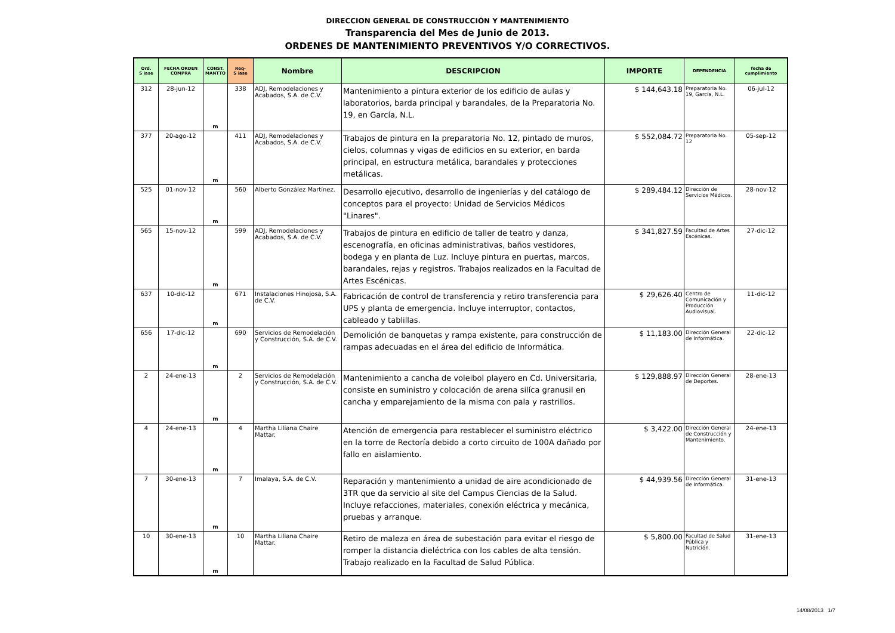DIRECCION GENERAL DE CONSTRUCCIÓN Y MANTENIMIENTO
Transparencia del Mes de Junio de 2013.
ORDENES DE MANTENIMIENTO PREVENTIVOS Y/O CORRECTIVOS.
| Ord. S iase | FECHA ORDEN COMPRA | CONST. MANTTO | Req- S iase | Nombre | DESCRIPCION | IMPORTE | DEPENDENCIA | fecha de cumplimiento |
| --- | --- | --- | --- | --- | --- | --- | --- | --- |
| 312 | 28-jun-12 | m | 338 | ADJ, Remodelaciones y Acabados, S.A. de C.V. | Mantenimiento a pintura exterior de los edificio de aulas y laboratorios, barda principal y barandales, de la Preparatoria No. 19, en García, N.L. | $ 144,643.18 | Preparatoria No. 19, García, N.L. | 06-jul-12 |
| 377 | 20-ago-12 | m | 411 | ADJ, Remodelaciones y Acabados, S.A. de C.V. | Trabajos de pintura en la preparatoria No. 12, pintado de muros, cielos, columnas y vigas de edificios en su exterior, en barda principal, en estructura metálica, barandales y protecciones metálicas. | $ 552,084.72 | Preparatoria No. 12 | 05-sep-12 |
| 525 | 01-nov-12 | m | 560 | Alberto González Martínez. | Desarrollo ejecutivo, desarrollo de ingenierías y del catálogo de conceptos para el proyecto: Unidad de Servicios Médicos "Linares". | $ 289,484.12 | Dirección de Servicios Médicos. | 28-nov-12 |
| 565 | 15-nov-12 | m | 599 | ADJ, Remodelaciones y Acabados, S.A. de C.V. | Trabajos de pintura en edificio de taller de teatro y danza, escenografía, en oficinas administrativas, baños vestidores, bodega y en planta de Luz. Incluye pintura en puertas, marcos, barandales, rejas y registros. Trabajos realizados en la Facultad de Artes Escénicas. | $ 341,827.59 | Facultad de Artes Escénicas. | 27-dic-12 |
| 637 | 10-dic-12 | m | 671 | Instalaciones Hinojosa, S.A. de C.V. | Fabricación de control de transferencia y retiro transferencia para UPS y planta de emergencia. Incluye interruptor, contactos, cableado y tablillas. | $ 29,626.40 | Centro de Comunicación y Producción Audiovisual. | 11-dic-12 |
| 656 | 17-dic-12 | m | 690 | Servicios de Remodelación y Construcción, S.A. de C.V. | Demolición de banquetas y rampa existente, para construcción de rampas adecuadas en el área del edificio de Informática. | $ 11,183.00 | Dirección General de Informática. | 22-dic-12 |
| 2 | 24-ene-13 | m | 2 | Servicios de Remodelación y Construcción, S.A. de C.V. | Mantenimiento a cancha de voleibol playero en Cd. Universitaria, consiste en suministro y colocación de arena silíca granusil en cancha y emparejamiento de la misma con pala y rastrillos. | $ 129,888.97 | Dirección General de Deportes. | 28-ene-13 |
| 4 | 24-ene-13 | m | 4 | Martha Liliana Chaire Mattar. | Atención de emergencia para restablecer el suministro eléctrico en la torre de Rectoría debido a corto circuito de 100A dañado por fallo en aislamiento. | $ 3,422.00 | Dirección General de Construcción y Mantenimiento. | 24-ene-13 |
| 7 | 30-ene-13 | m | 7 | Imalaya, S.A. de C.V. | Reparación y mantenimiento a unidad de aire acondicionado de 3TR que da servicio al site del Campus Ciencias de la Salud. Incluye refacciones, materiales, conexión eléctrica y mecánica, pruebas y arranque. | $ 44,939.56 | Dirección General de Informática. | 31-ene-13 |
| 10 | 30-ene-13 | m | 10 | Martha Liliana Chaire Mattar. | Retiro de maleza en área de subestación para evitar el riesgo de romper la distancia dieléctrica con los cables de alta tensión. Trabajo realizado en la Facultad de Salud Pública. | $ 5,800.00 | Facultad de Salud Pública y Nutrición. | 31-ene-13 |
14/08/2013 1/7